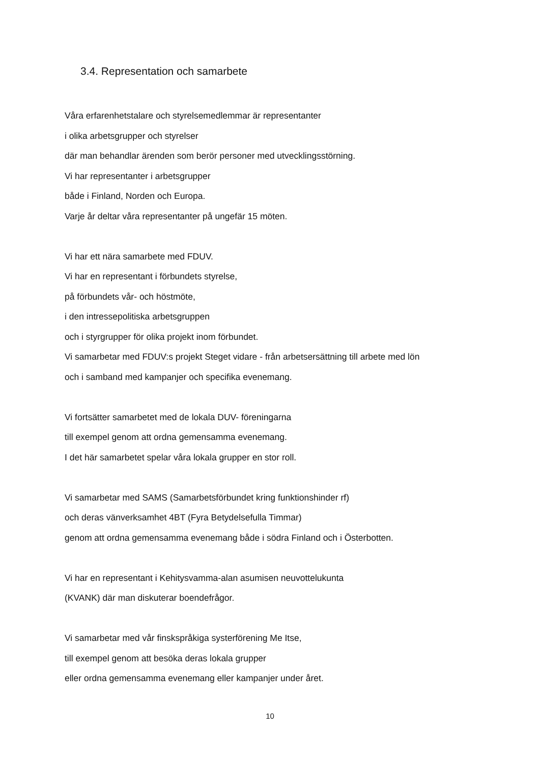3.4. Representation och samarbete
Våra erfarenhetstalare och styrelsemedlemmar är representanter
i olika arbetsgrupper och styrelser
där man behandlar ärenden som berör personer med utvecklingsstörning.
Vi har representanter i arbetsgrupper
både i Finland, Norden och Europa.
Varje år deltar våra representanter på ungefär 15 möten.
Vi har ett nära samarbete med FDUV.
Vi har en representant i förbundets styrelse,
på förbundets vår- och höstmöte,
i den intressepolitiska arbetsgruppen
och i styrgrupper för olika projekt inom förbundet.
Vi samarbetar med FDUV:s projekt Steget vidare - från arbetsersättning till arbete med lön
och i samband med kampanjer och specifika evenemang.
Vi fortsätter samarbetet med de lokala DUV- föreningarna
till exempel genom att ordna gemensamma evenemang.
I det här samarbetet spelar våra lokala grupper en stor roll.
Vi samarbetar med SAMS (Samarbetsförbundet kring funktionshinder rf)
och deras vänverksamhet 4BT (Fyra Betydelsefulla Timmar)
genom att ordna gemensamma evenemang både i södra Finland och i Österbotten.
Vi har en representant i Kehitysvamma-alan asumisen neuvottelukunta
(KVANK) där man diskuterar boendefrågor.
Vi samarbetar med vår finskspråkiga systerförening Me Itse,
till exempel genom att besöka deras lokala grupper
eller ordna gemensamma evenemang eller kampanjer under året.
10